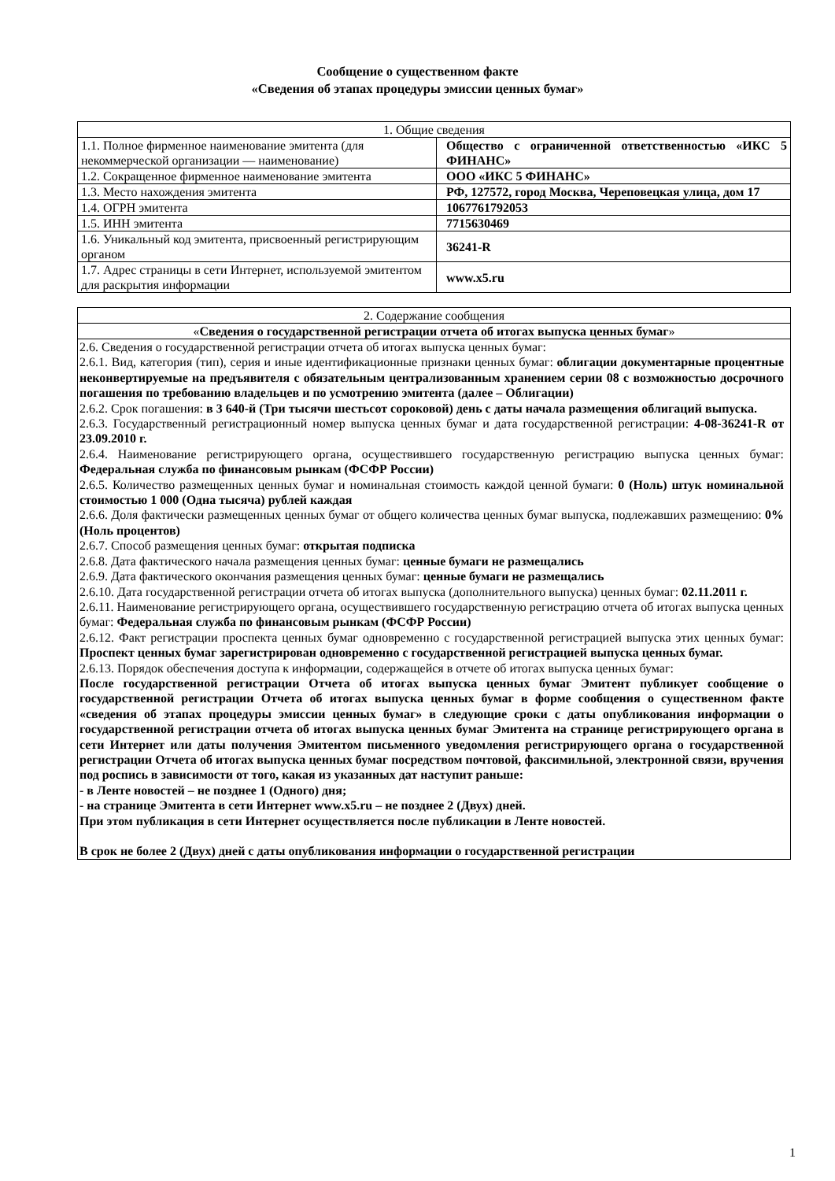Сообщение о существенном факте
«Сведения об этапах процедуры эмиссии ценных бумаг»
| 1. Общие сведения | |
| 1.1. Полное фирменное наименование эмитента (для некоммерческой организации — наименование) | Общество с ограниченной ответственностью «ИКС 5 ФИНАНС» |
| 1.2. Сокращенное фирменное наименование эмитента | ООО «ИКС 5 ФИНАНС» |
| 1.3. Место нахождения эмитента | РФ, 127572, город Москва, Череповецкая улица, дом 17 |
| 1.4. ОГРН эмитента | 1067761792053 |
| 1.5. ИНН эмитента | 7715630469 |
| 1.6. Уникальный код эмитента, присвоенный регистрирующим органом | 36241-R |
| 1.7. Адрес страницы в сети Интернет, используемой эмитентом для раскрытия информации | www.x5.ru |
| 2. Содержание сообщения |
| « Сведения о государственной регистрации отчета об итогах выпуска ценных бумаг » |
| 2.6. Сведения о государственной регистрации отчета об итогах выпуска ценных бумаг: 2.6.1. Вид, категория (тип), серия и иные идентификационные признаки ценных бумаг: облигации документарные процентные неконвертируемые на предъявителя с обязательным централизованным хранением серии 08 с возможностью досрочного погашения по требованию владельцев и по усмотрению эмитента (далее – Облигации) 2.6.2. Срок погашения: в 3 640-й (Три тысячи шестьсот сороковой) день с даты начала размещения облигаций выпуска. 2.6.3. Государственный регистрационный номер выпуска ценных бумаг и дата государственной регистрации: 4-08-36241-R от 23.09.2010 г. 2.6.4. Наименование регистрирующего органа, осуществившего государственную регистрацию выпуска ценных бумаг: Федеральная служба по финансовым рынкам (ФСФР России) 2.6.5. Количество размещенных ценных бумаг и номинальная стоимость каждой ценной бумаги: 0 (Ноль) штук номинальной стоимостью 1 000 (Одна тысяча) рублей каждая 2.6.6. Доля фактически размещенных ценных бумаг от общего количества ценных бумаг выпуска, подлежавших размещению: 0% (Ноль процентов) 2.6.7. Способ размещения ценных бумаг: открытая подписка 2.6.8. Дата фактического начала размещения ценных бумаг: ценные бумаги не размещались 2.6.9. Дата фактического окончания размещения ценных бумаг: ценные бумаги не размещались 2.6.10. Дата государственной регистрации отчета об итогах выпуска (дополнительного выпуска) ценных бумаг: 02.11.2011 г. 2.6.11. Наименование регистрирующего органа, осуществившего государственную регистрацию отчета об итогах выпуска ценных бумаг: Федеральная служба по финансовым рынкам (ФСФР России) 2.6.12. Факт регистрации проспекта ценных бумаг одновременно с государственной регистрацией выпуска этих ценных бумаг: Проспект ценных бумаг зарегистрирован одновременно с государственной регистрацией выпуска ценных бумаг. 2.6.13. Порядок обеспечения доступа к информации, содержащейся в отчете об итогах выпуска ценных бумаг: После государственной регистрации Отчета об итогах выпуска ценных бумаг Эмитент публикует сообщение о государственной регистрации Отчета об итогах выпуска ценных бумаг в форме сообщения о существенном факте «сведения об этапах процедуры эмиссии ценных бумаг» в следующие сроки с даты опубликования информации о государственной регистрации отчета об итогах выпуска ценных бумаг Эмитента на странице регистрирующего органа в сети Интернет или даты получения Эмитентом письменного уведомления регистрирующего органа о государственной регистрации Отчета об итогах выпуска ценных бумаг посредством почтовой, факсимильной, электронной связи, вручения под роспись в зависимости от того, какая из указанных дат наступит раньше: - в Ленте новостей – не позднее 1 (Одного) дня; - на странице Эмитента в сети Интернет www.x5.ru – не позднее 2 (Двух) дней. При этом публикация в сети Интернет осуществляется после публикации в Ленте новостей. В срок не более 2 (Двух) дней с даты опубликования информации о государственной регистрации |
1